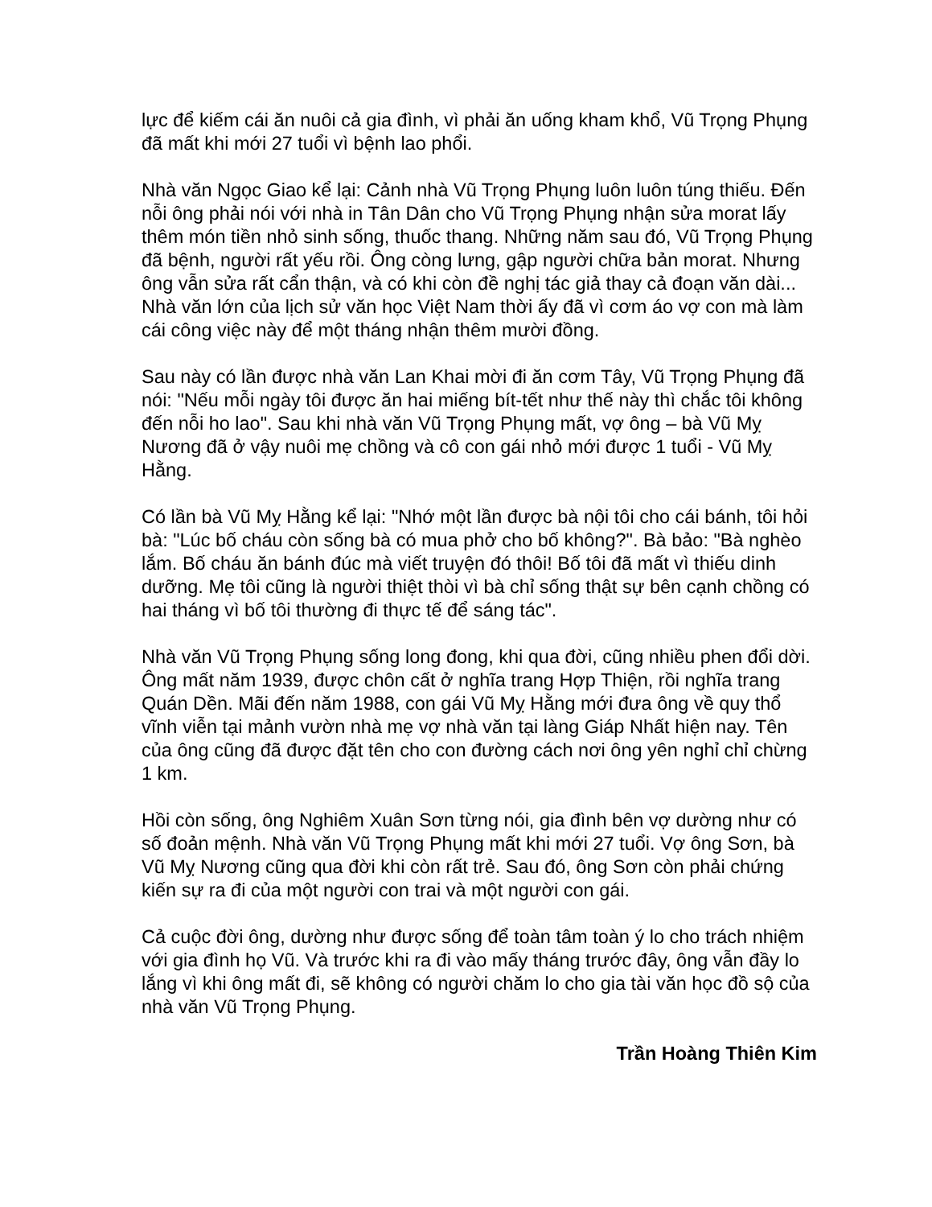lực để kiếm cái ăn nuôi cả gia đình, vì phải ăn uống kham khổ, Vũ Trọng Phụng đã mất khi mới 27 tuổi vì bệnh lao phổi.
Nhà văn Ngọc Giao kể lại: Cảnh nhà Vũ Trọng Phụng luôn luôn túng thiếu. Đến nỗi ông phải nói với nhà in Tân Dân cho Vũ Trọng Phụng nhận sửa morat lấy thêm món tiền nhỏ sinh sống, thuốc thang. Những năm sau đó, Vũ Trọng Phụng đã bệnh, người rất yếu rồi. Ông còng lưng, gập người chữa bản morat. Nhưng ông vẫn sửa rất cẩn thận, và có khi còn đề nghị tác giả thay cả đoạn văn dài... Nhà văn lớn của lịch sử văn học Việt Nam thời ấy đã vì cơm áo vợ con mà làm cái công việc này để một tháng nhận thêm mười đồng.
Sau này có lần được nhà văn Lan Khai mời đi ăn cơm Tây, Vũ Trọng Phụng đã nói: "Nếu mỗi ngày tôi được ăn hai miếng bít-tết như thế này thì chắc tôi không đến nỗi ho lao". Sau khi nhà văn Vũ Trọng Phụng mất, vợ ông – bà Vũ Mỵ Nương đã ở vậy nuôi mẹ chồng và cô con gái nhỏ mới được 1 tuổi - Vũ Mỵ Hằng.
Có lần bà Vũ Mỵ Hằng kể lại: "Nhớ một lần được bà nội tôi cho cái bánh, tôi hỏi bà: "Lúc bố cháu còn sống bà có mua phở cho bố không?". Bà bảo: "Bà nghèo lắm. Bố cháu ăn bánh đúc mà viết truyện đó thôi! Bố tôi đã mất vì thiếu dinh dưỡng. Mẹ tôi cũng là người thiệt thòi vì bà chỉ sống thật sự bên cạnh chồng có hai tháng vì bố tôi thường đi thực tế để sáng tác".
Nhà văn Vũ Trọng Phụng sống long đong, khi qua đời, cũng nhiều phen đổi dời. Ông mất năm 1939, được chôn cất ở nghĩa trang Hợp Thiện, rồi nghĩa trang Quán Dền. Mãi đến năm 1988, con gái Vũ Mỵ Hằng mới đưa ông về quy thổ vĩnh viễn tại mảnh vườn nhà mẹ vợ nhà văn tại làng Giáp Nhất hiện nay. Tên của ông cũng đã được đặt tên cho con đường cách nơi ông yên nghỉ chỉ chừng 1 km.
Hồi còn sống, ông Nghiêm Xuân Sơn từng nói, gia đình bên vợ dường như có số đoản mệnh. Nhà văn Vũ Trọng Phụng mất khi mới 27 tuổi. Vợ ông Sơn, bà Vũ Mỵ Nương cũng qua đời khi còn rất trẻ. Sau đó, ông Sơn còn phải chứng kiến sự ra đi của một người con trai và một người con gái.
Cả cuộc đời ông, dường như được sống để toàn tâm toàn ý lo cho trách nhiệm với gia đình họ Vũ. Và trước khi ra đi vào mấy tháng trước đây, ông vẫn đầy lo lắng vì khi ông mất đi, sẽ không có người chăm lo cho gia tài văn học đồ sộ của nhà văn Vũ Trọng Phụng.
Trần Hoàng Thiên Kim